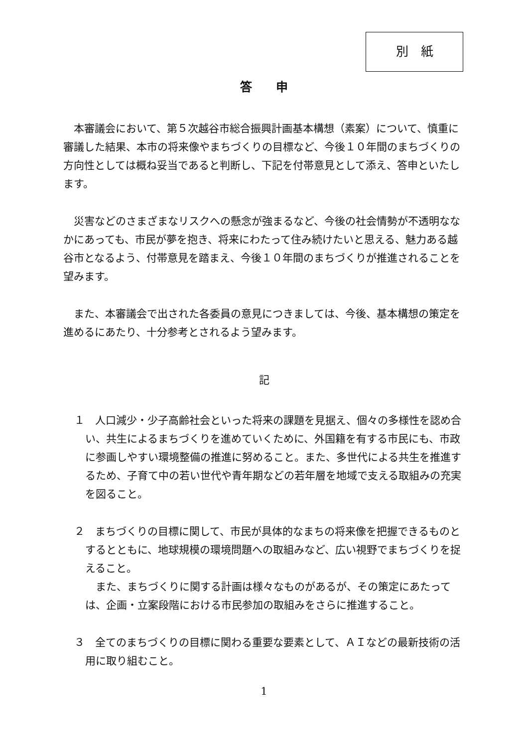別　紙
答　　申
本審議会において、第５次越谷市総合振興計画基本構想（素案）について、慎重に審議した結果、本市の将来像やまちづくりの目標など、今後１０年間のまちづくりの方向性としては概ね妥当であると判断し、下記を付帯意見として添え、答申といたします。
災害などのさまざまなリスクへの懸念が強まるなど、今後の社会情勢が不透明ななかにあっても、市民が夢を抱き、将来にわたって住み続けたいと思える、魅力ある越谷市となるよう、付帯意見を踏まえ、今後１０年間のまちづくりが推進されることを望みます。
また、本審議会で出された各委員の意見につきましては、今後、基本構想の策定を進めるにあたり、十分参考とされるよう望みます。
記
１　人口減少・少子高齢社会といった将来の課題を見据え、個々の多様性を認め合い、共生によるまちづくりを進めていくために、外国籍を有する市民にも、市政に参画しやすい環境整備の推進に努めること。また、多世代による共生を推進するため、子育て中の若い世代や青年期などの若年層を地域で支える取組みの充実を図ること。
２　まちづくりの目標に関して、市民が具体的なまちの将来像を把握できるものとするとともに、地球規模の環境問題への取組みなど、広い視野でまちづくりを捉えること。
また、まちづくりに関する計画は様々なものがあるが、その策定にあたっては、企画・立案段階における市民参加の取組みをさらに推進すること。
３　全てのまちづくりの目標に関わる重要な要素として、ＡＩなどの最新技術の活用に取り組むこと。
1